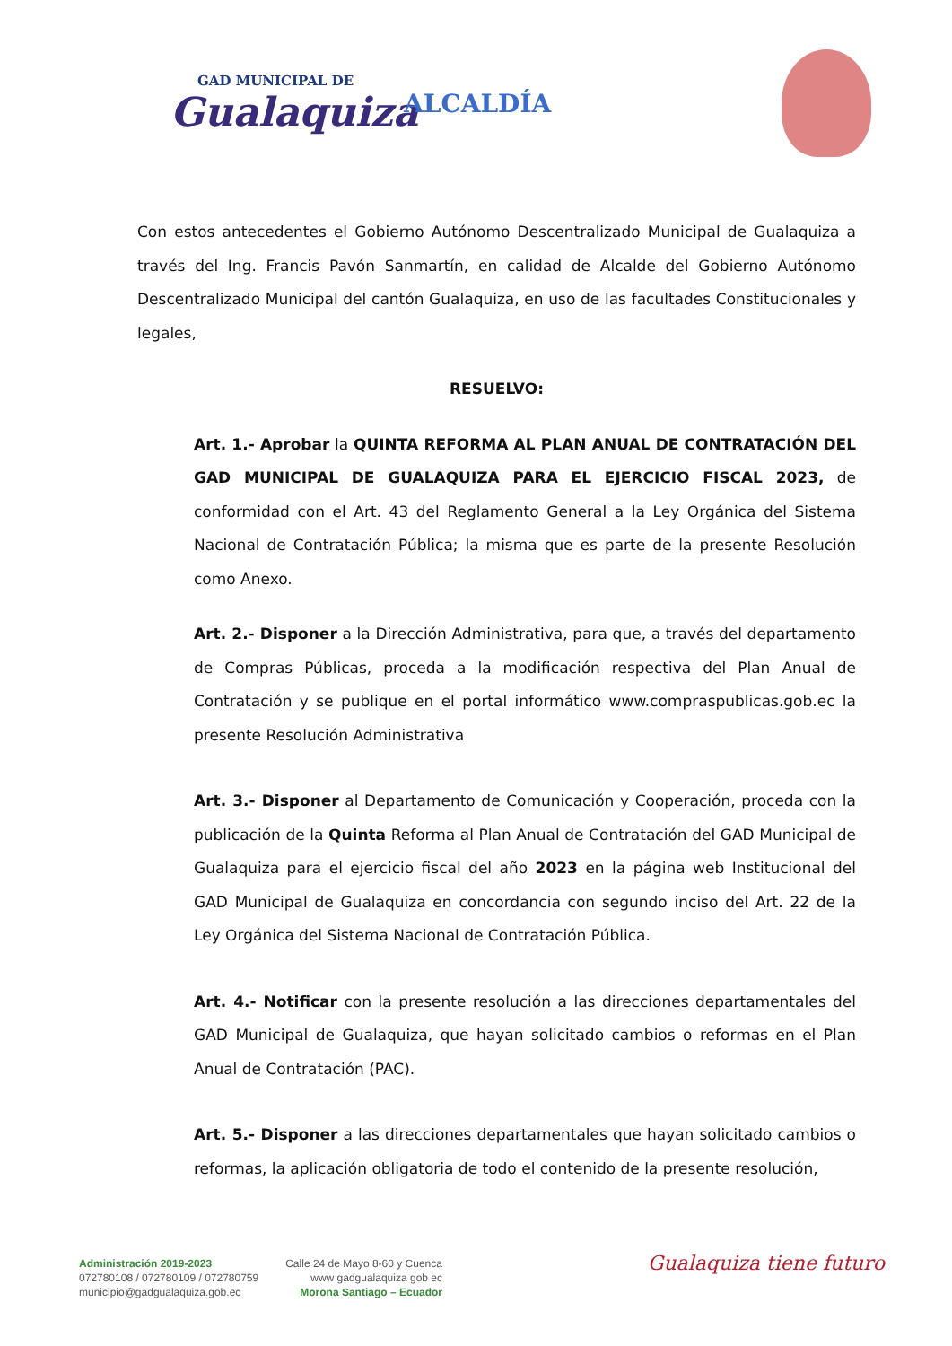GAD MUNICIPAL DE
Gualaquiza
ALCALDÍA
Con estos antecedentes el Gobierno Autónomo Descentralizado Municipal de Gualaquiza a través del Ing. Francis Pavón Sanmartín, en calidad de Alcalde del Gobierno Autónomo Descentralizado Municipal del cantón Gualaquiza, en uso de las facultades Constitucionales y legales,
RESUELVO:
Art. 1.- Aprobar la QUINTA REFORMA AL PLAN ANUAL DE CONTRATACIÓN DEL GAD MUNICIPAL DE GUALAQUIZA PARA EL EJERCICIO FISCAL 2023, de conformidad con el Art. 43 del Reglamento General a la Ley Orgánica del Sistema Nacional de Contratación Pública; la misma que es parte de la presente Resolución como Anexo.
Art. 2.- Disponer a la Dirección Administrativa, para que, a través del departamento de Compras Públicas, proceda a la modificación respectiva del Plan Anual de Contratación y se publique en el portal informático www.compraspublicas.gob.ec la presente Resolución Administrativa
Art. 3.- Disponer al Departamento de Comunicación y Cooperación, proceda con la publicación de la Quinta Reforma al Plan Anual de Contratación del GAD Municipal de Gualaquiza para el ejercicio fiscal del año 2023 en la página web Institucional del GAD Municipal de Gualaquiza en concordancia con segundo inciso del Art. 22 de la Ley Orgánica del Sistema Nacional de Contratación Pública.
Art. 4.- Notificar con la presente resolución a las direcciones departamentales del GAD Municipal de Gualaquiza, que hayan solicitado cambios o reformas en el Plan Anual de Contratación (PAC).
Art. 5.- Disponer a las direcciones departamentales que hayan solicitado cambios o reformas, la aplicación obligatoria de todo el contenido de la presente resolución,
Administración 2019-2023
072780108 / 072780109 / 072780759
municipio@gadgualaquiza.gob.ec
Calle 24 de Mayo 8-60 y Cuenca
www gadgualaquiza gob ec
Morona Santiago – Ecuador
Gualaquiza tiene futuro